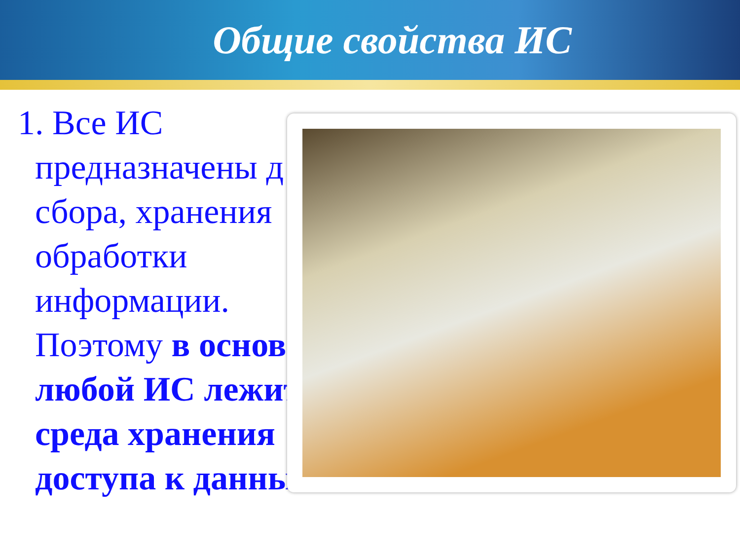Общие свойства ИС
1. Все ИС
предназначены д
сбора, хранения
обработки
информации.
Поэтому в основ
любой ИС лежит
среда хранения
доступа к данны